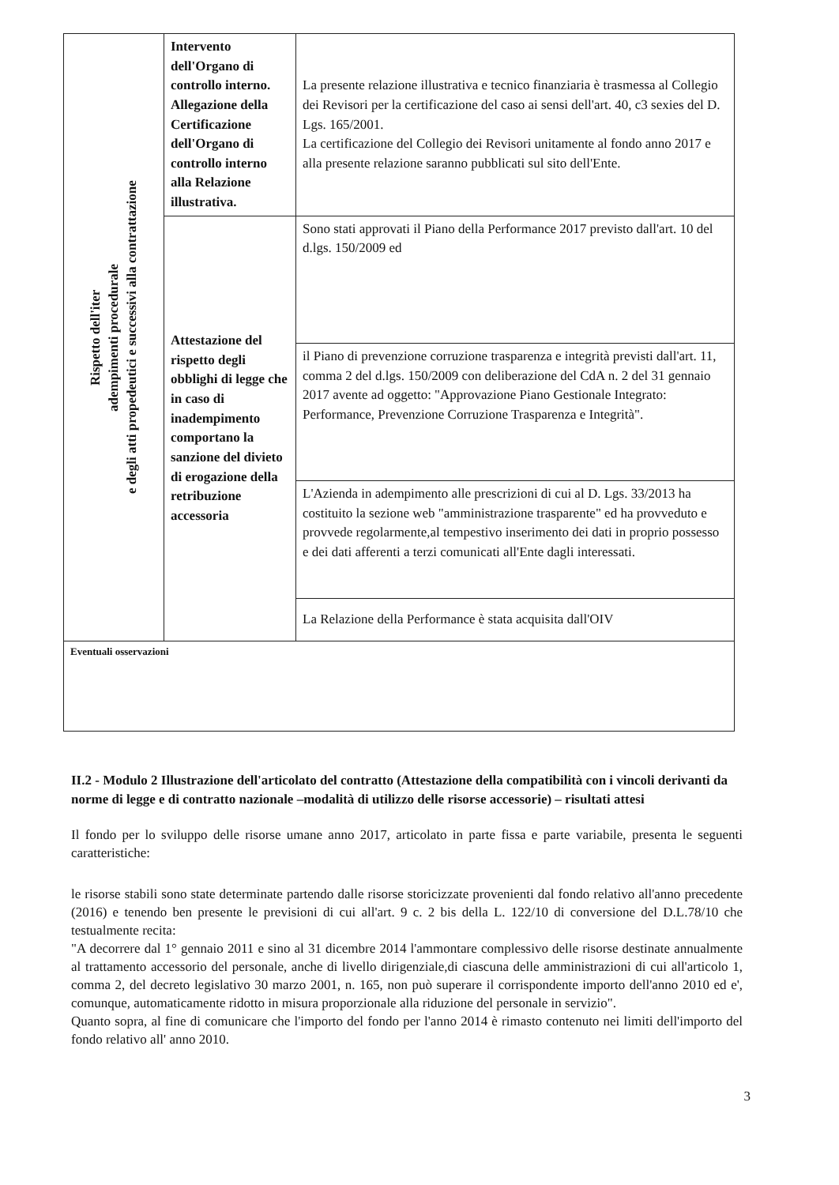| Rispetto dell'iter adempimenti procedurale e degli atti propedeutici e successivi alla contrattazione | Intervento dell'Organo di controllo interno. Allegazione della Certificazione dell'Organo di controllo interno alla Relazione illustrativa. | La presente relazione illustrativa e tecnico finanziaria è trasmessa al Collegio dei Revisori per la certificazione del caso ai sensi dell'art. 40, c3 sexies del D. Lgs. 165/2001. La certificazione del Collegio dei Revisori unitamente al fondo anno 2017 e alla presente relazione saranno pubblicati sul sito dell'Ente. |
| | Attestazione del rispetto degli obblighi di legge che in caso di inadempimento comportano la sanzione del divieto di erogazione della retribuzione accessoria | Sono stati approvati il Piano della Performance 2017 previsto dall'art. 10 del d.lgs. 150/2009 ed |
| | | il Piano di prevenzione corruzione trasparenza e integrità previsti dall'art. 11, comma 2 del d.lgs. 150/2009 con deliberazione del CdA n. 2 del 31 gennaio 2017 avente ad oggetto: "Approvazione Piano Gestionale Integrato: Performance, Prevenzione Corruzione Trasparenza e Integrità". |
| | | L'Azienda in adempimento alle prescrizioni di cui al D. Lgs. 33/2013 ha costituito la sezione web "amministrazione trasparente" ed ha provveduto e provvede regolarmente,al tempestivo inserimento dei dati in proprio possesso e dei dati afferenti a terzi comunicati all'Ente dagli interessati. |
| | | La Relazione della Performance è stata acquisita dall'OIV |
| Eventuali osservazioni | | |
II.2 - Modulo 2 Illustrazione dell'articolato del contratto (Attestazione della compatibilità con i vincoli derivanti da norme di legge e di contratto nazionale –modalità di utilizzo delle risorse accessorie) – risultati attesi
Il fondo per lo sviluppo delle risorse umane anno 2017, articolato in parte fissa e parte variabile, presenta le seguenti caratteristiche:
le risorse stabili sono state determinate partendo dalle risorse storicizzate provenienti dal fondo relativo all'anno precedente (2016) e tenendo ben presente le previsioni di cui all'art. 9 c. 2 bis della L. 122/10 di conversione del D.L.78/10 che testualmente recita:
"A decorrere dal 1° gennaio 2011 e sino al 31 dicembre 2014 l'ammontare complessivo delle risorse destinate annualmente al trattamento accessorio del personale, anche di livello dirigenziale,di ciascuna delle amministrazioni di cui all'articolo 1, comma 2, del decreto legislativo 30 marzo 2001, n. 165, non può superare il corrispondente importo dell'anno 2010 ed e', comunque, automaticamente ridotto in misura proporzionale alla riduzione del personale in servizio".
Quanto sopra, al fine di comunicare che l'importo del fondo per l'anno 2014 è rimasto contenuto nei limiti dell'importo del fondo relativo all' anno 2010.
3